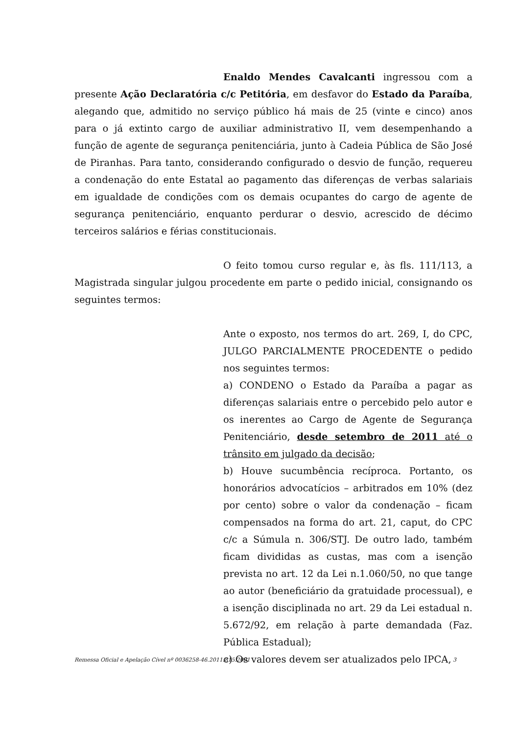Enaldo Mendes Cavalcanti ingressou com a presente Ação Declaratória c/c Petitória, em desfavor do Estado da Paraíba, alegando que, admitido no serviço público há mais de 25 (vinte e cinco) anos para o já extinto cargo de auxiliar administrativo II, vem desempenhando a função de agente de segurança penitenciária, junto à Cadeia Pública de São José de Piranhas. Para tanto, considerando configurado o desvio de função, requereu a condenação do ente Estatal ao pagamento das diferenças de verbas salariais em igualdade de condições com os demais ocupantes do cargo de agente de segurança penitenciário, enquanto perdurar o desvio, acrescido de décimo terceiros salários e férias constitucionais.
O feito tomou curso regular e, às fls. 111/113, a Magistrada singular julgou procedente em parte o pedido inicial, consignando os seguintes termos:
Ante o exposto, nos termos do art. 269, I, do CPC, JULGO PARCIALMENTE PROCEDENTE o pedido nos seguintes termos:
a) CONDENO o Estado da Paraíba a pagar as diferenças salariais entre o percebido pelo autor e os inerentes ao Cargo de Agente de Segurança Penitenciário, desde setembro de 2011 até o trânsito em julgado da decisão;
b) Houve sucumbência recíproca. Portanto, os honorários advocatícios – arbitrados em 10% (dez por cento) sobre o valor da condenação – ficam compensados na forma do art. 21, caput, do CPC c/c a Súmula n. 306/STJ. De outro lado, também ficam divididas as custas, mas com a isenção prevista no art. 12 da Lei n.1.060/50, no que tange ao autor (beneficiário da gratuidade processual), e a isenção disciplinada no art. 29 da Lei estadual n. 5.672/92, em relação à parte demandada (Faz. Pública Estadual);
c) Os valores devem ser atualizados pelo IPCA,
Remessa Oficial e Apelação Cível nº 0036258-46.2011.815.2001 3